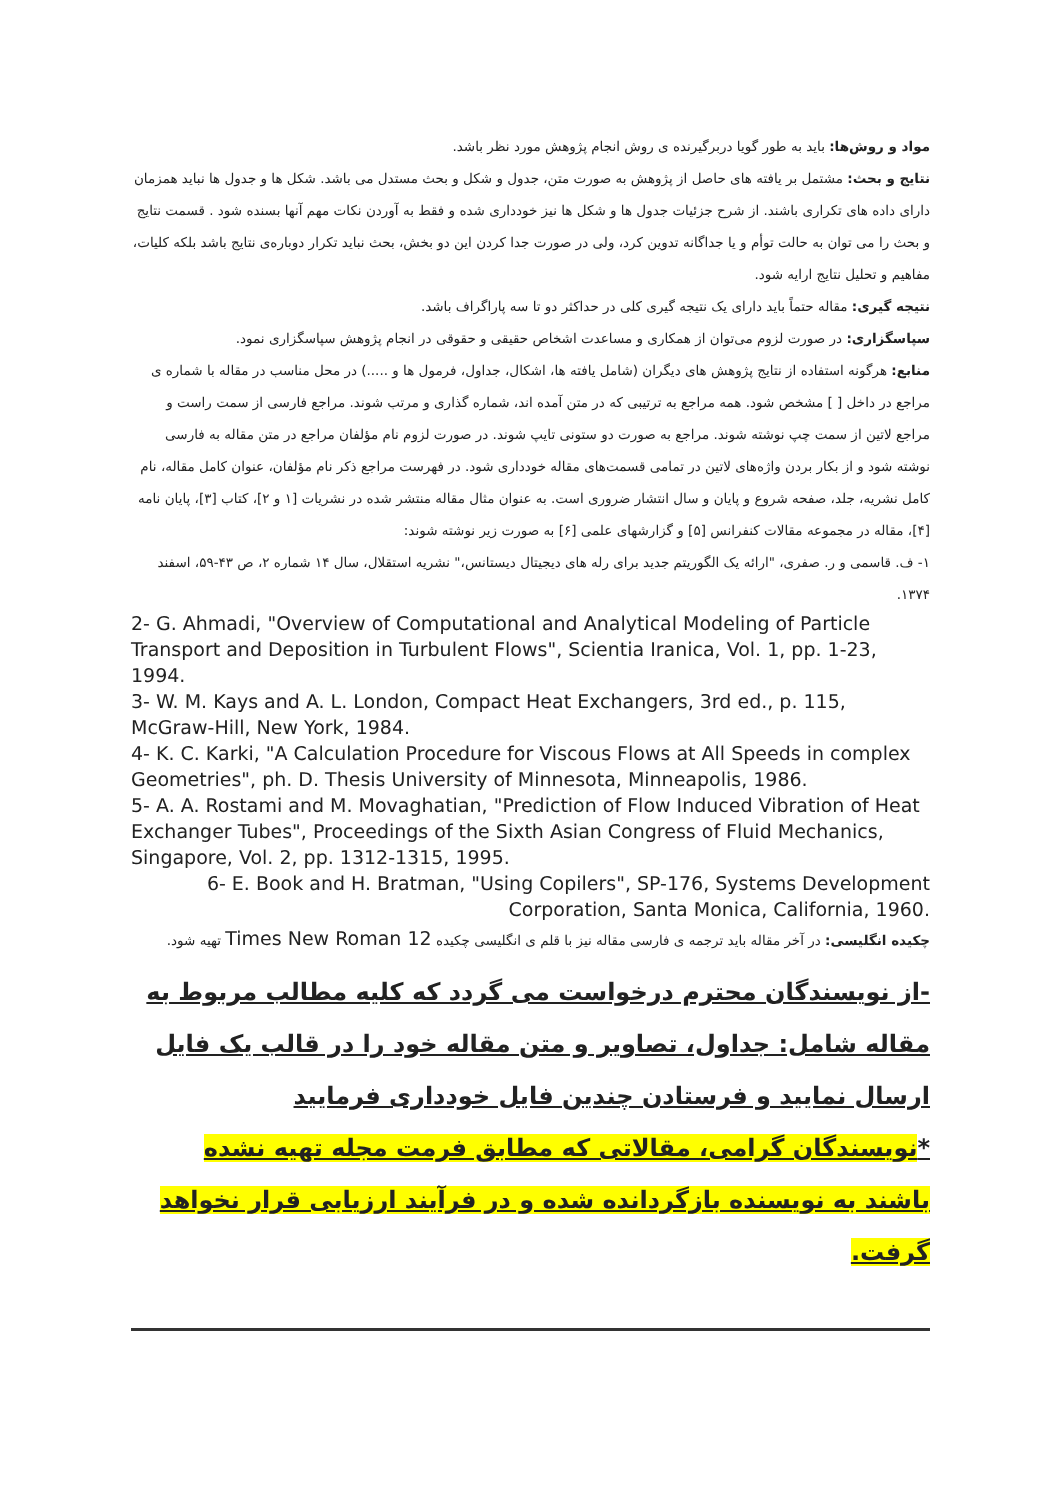مواد و روش‌ها: باید به طور گویا دربرگیرنده ی روش انجام پژوهش مورد نظر باشد.
نتایج و بحث: مشتمل بر یافته های حاصل از پژوهش به صورت متن، جدول و شکل و بحث مستدل می باشد. شکل ها و جدول ها نباید همزمان دارای داده های تکراری باشند. از شرح جزئیات جدول ها و شکل ها نیز خودداری شده و فقط به آوردن نکات مهم آنها بسنده شود . قسمت نتایج و بحث را می توان به حالت توأم و یا جداگانه تدوین کرد، ولی در صورت جدا کردن این دو بخش، بحث نباید تکرار دوباره‌ی نتایج باشد بلکه کلیات، مفاهیم و تحلیل نتایج ارایه شود.
نتیجه گیری: مقاله حتماً باید دارای یک نتیجه گیری کلی در حداکثر دو تا سه پاراگراف باشد.
سپاسگزاری: در صورت لزوم می‌توان از همکاری و مساعدت اشخاص حقیقی و حقوقی در انجام پژوهش سپاسگزاری نمود.
منابع: هرگونه استفاده از نتایج پژوهش های دیگران (شامل یافته ها، اشکال، جداول، فرمول ها و .....) در محل مناسب در مقاله با شماره ی مراجع در داخل [ ] مشخص شود. همه مراجع به ترتیبی که در متن آمده اند، شماره گذاری و مرتب شوند. مراجع فارسی از سمت راست و مراجع لاتین از سمت چپ نوشته شوند. مراجع به صورت دو ستونی تایپ شوند. در صورت لزوم نام مؤلفان مراجع در متن مقاله به فارسی نوشته شود و از بکار بردن واژه‌های لاتین در تمامی قسمت‌های مقاله خودداری شود. در فهرست مراجع ذکر نام مؤلفان، عنوان کامل مقاله، نام کامل نشریه، جلد، صفحه شروع و پایان و سال انتشار ضروری است. به عنوان مثال مقاله منتشر شده در نشریات [۱ و ۲]، کتاب [۳]، پایان نامه [۴]، مقاله در مجموعه مقالات کنفرانس [۵] و گزارشهای علمی [۶] به صورت زیر نوشته شوند:
۱- ف. قاسمی و ر. صفری، "ارائه یک الگوریتم جدید برای رله های دیجیتال دیستانس،" نشریه استقلال، سال ۱۴ شماره ۲، ص ۴۳-۵۹، اسفند ۱۳۷۴.
2- G. Ahmadi, "Overview of Computational and Analytical Modeling of Particle Transport and Deposition in Turbulent Flows", Scientia Iranica, Vol. 1, pp. 1-23, 1994.
3- W. M. Kays and A. L. London, Compact Heat Exchangers, 3rd ed., p. 115, McGraw-Hill, New York, 1984.
4- K. C. Karki, "A Calculation Procedure for Viscous Flows at All Speeds in complex Geometries", ph. D. Thesis University of Minnesota, Minneapolis, 1986.
5- A. A. Rostami and M. Movaghatian, "Prediction of Flow Induced Vibration of Heat Exchanger Tubes", Proceedings of the Sixth Asian Congress of Fluid Mechanics, Singapore, Vol. 2, pp. 1312-1315, 1995.
6- E. Book and H. Bratman, "Using Copilers", SP-176, Systems Development
Corporation, Santa Monica, California, 1960.
چکیده انگلیسی: در آخر مقاله باید ترجمه ی فارسی مقاله نیز با قلم ی انگلیسی چکیده Times New Roman 12 تهیه شود.
-از نویسندگان محترم درخواست می گردد که کلیه مطالب مربوط به مقاله شامل: جداول، تصاویر و متن مقاله خود را در قالب یک فایل ارسال نمایید و فرستادن چندین فایل خودداری فرمایید
*نویسندگان گرامی، مقالاتی که مطابق فرمت مجله تهیه نشده باشند به نویسنده بازگردانده شده و در فرآیند ارزیابی قرار نخواهد گرفت.